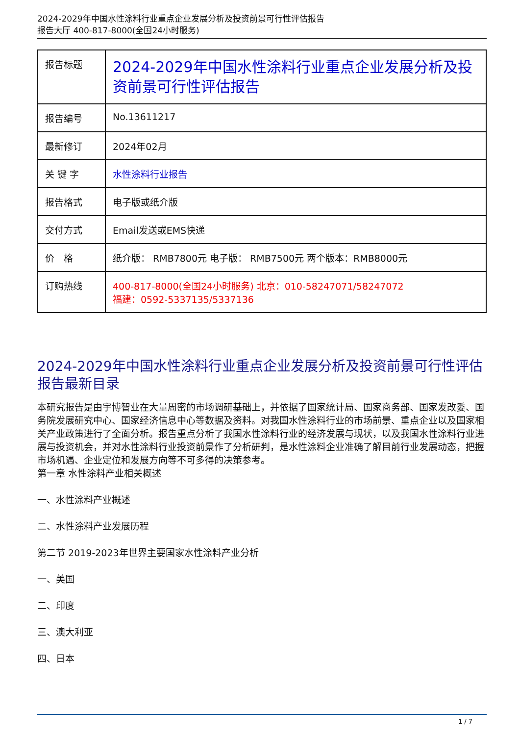2024-2029年中国水性涂料行业重点企业发展分析及投资前景可行性评估报告
报告大厅 400-817-8000(全国24小时服务)
| 报告标题 | 2024-2029年中国水性涂料行业重点企业发展分析及投资前景可行性评估报告 |
| 报告编号 | No.13611217 |
| 最新修订 | 2024年02月 |
| 关 键 字 | 水性涂料行业报告 |
| 报告格式 | 电子版或纸介版 |
| 交付方式 | Email发送或EMS快递 |
| 价 格 | 纸介版： RMB7800元 电子版： RMB7500元 两个版本：RMB8000元 |
| 订购热线 | 400-817-8000(全国24小时服务) 北京：010-58247071/58247072 福建：0592-5337135/5337136 |
2024-2029年中国水性涂料行业重点企业发展分析及投资前景可行性评估报告最新目录
本研究报告是由宇博智业在大量周密的市场调研基础上，并依据了国家统计局、国家商务部、国家发改委、国务院发展研究中心、国家经济信息中心等数据及资料。对我国水性涂料行业的市场前景、重点企业以及国家相关产业政策进行了全面分析。报告重点分析了我国水性涂料行业的经济发展与现状，以及我国水性涂料行业进展与投资机会，并对水性涂料行业投资前景作了分析研判，是水性涂料企业准确了解目前行业发展动态，把握市场机遇、企业定位和发展方向等不可多得的决策参考。
第一章 水性涂料产业相关概述
一、水性涂料产业概述
二、水性涂料产业发展历程
第二节 2019-2023年世界主要国家水性涂料产业分析
一、美国
二、印度
三、澳大利亚
四、日本
1 / 7